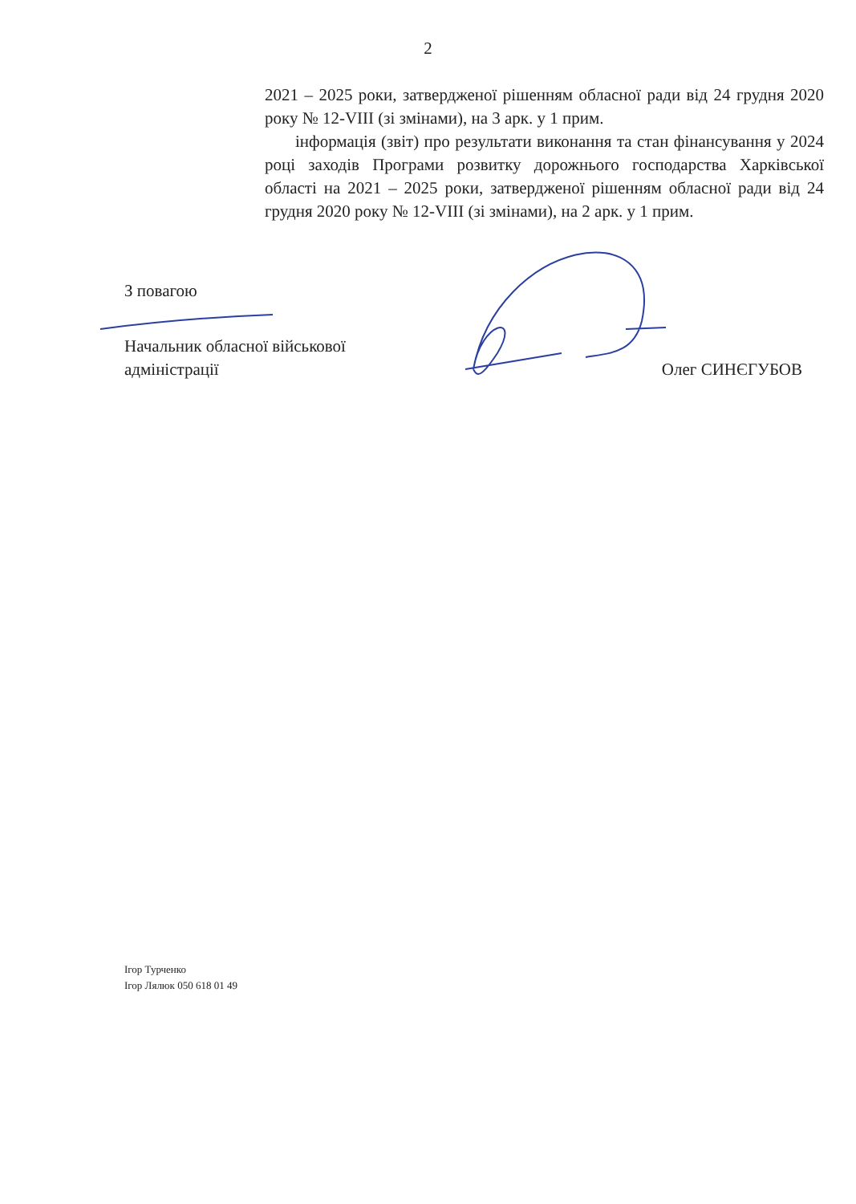2
2021 – 2025 роки, затвердженої рішенням обласної ради від 24 грудня 2020 року № 12-VIII (зі змінами), на 3 арк. у 1 прим.
інформація (звіт) про результати виконання та стан фінансування у 2024 році заходів Програми розвитку дорожнього господарства Харківської області на 2021 – 2025 роки, затвердженої рішенням обласної ради від 24 грудня 2020 року № 12-VIII (зі змінами), на 2 арк. у 1 прим.
З повагою
Начальник обласної військової
адміністрації
Олег СИНЄГУБОВ
Ігор Турченко
Ігор Лялюк 050 618 01 49